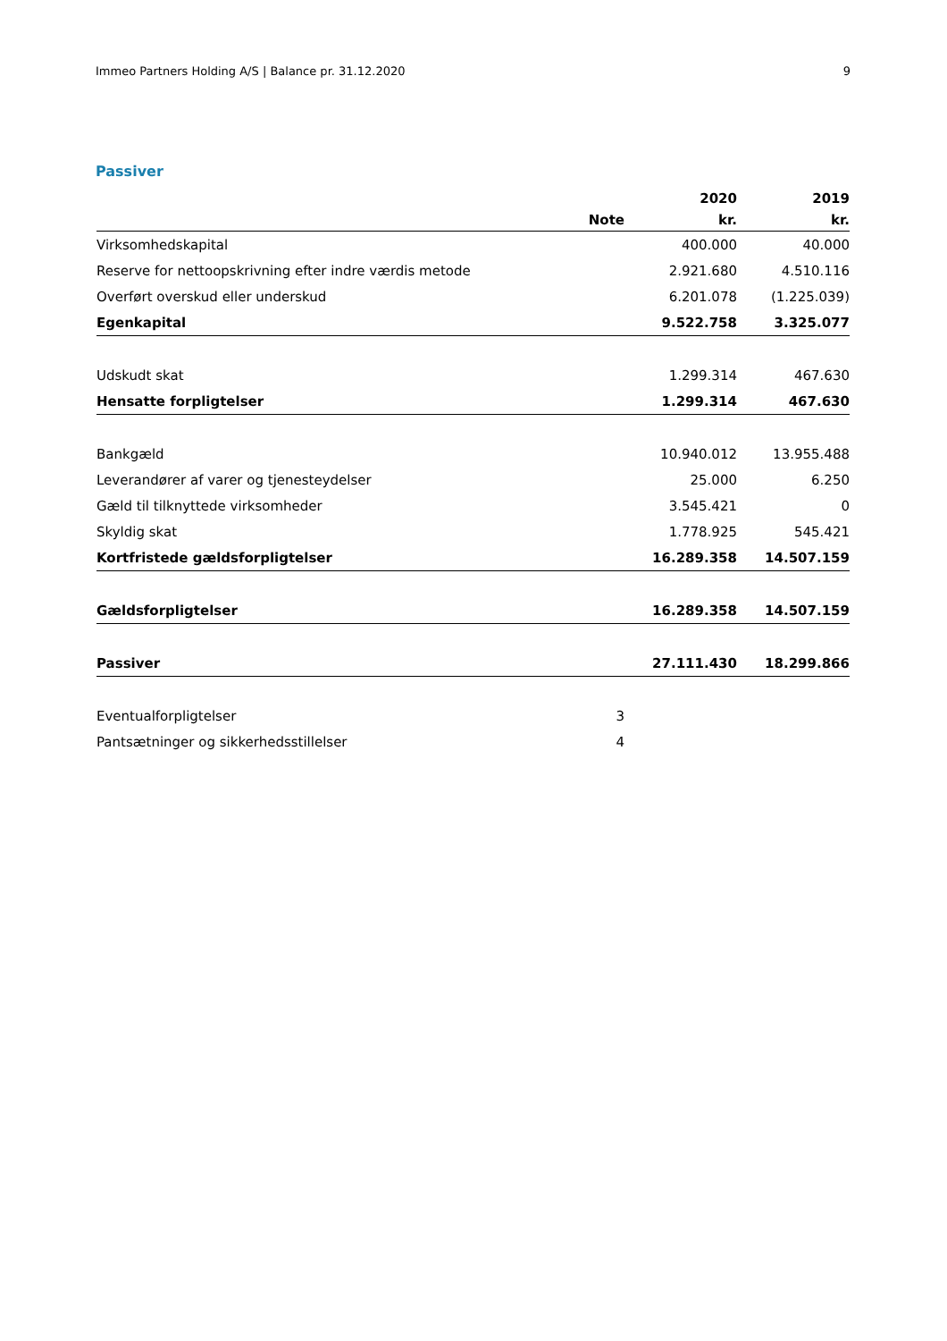Immeo Partners Holding A/S | Balance pr. 31.12.2020 9
Passiver
| | | 2020 | 2019 |
| --- | --- | --- | --- |
| | Note | kr. | kr. |
| Virksomhedskapital | | 400.000 | 40.000 |
| Reserve for nettoopskrivning efter indre værdis metode | | 2.921.680 | 4.510.116 |
| Overført overskud eller underskud | | 6.201.078 | (1.225.039) |
| Egenkapital | | 9.522.758 | 3.325.077 |
| Udskudt skat | | 1.299.314 | 467.630 |
| Hensatte forpligtelser | | 1.299.314 | 467.630 |
| Bankgæld | | 10.940.012 | 13.955.488 |
| Leverandører af varer og tjenesteydelser | | 25.000 | 6.250 |
| Gæld til tilknyttede virksomheder | | 3.545.421 | 0 |
| Skyldig skat | | 1.778.925 | 545.421 |
| Kortfristede gældsforpligtelser | | 16.289.358 | 14.507.159 |
| Gældsforpligtelser | | 16.289.358 | 14.507.159 |
| Passiver | | 27.111.430 | 18.299.866 |
| Eventualforpligtelser | 3 | | |
| Pantsætninger og sikkerhedsstillelser | 4 | | |